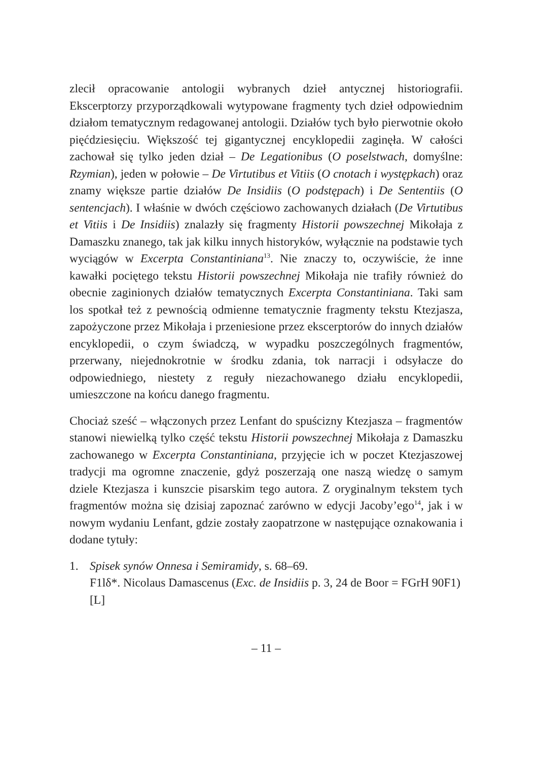zlecił opracowanie antologii wybranych dzieł antycznej historiografii. Ekscerptorzy przyporządkowali wytypowane fragmenty tych dzieł odpowiednim działom tematycznym redagowanej antologii. Działów tych było pierwotnie około pięćdziesięciu. Większość tej gigantycznej encyklopedii zaginęła. W całości zachował się tylko jeden dział – De Legationibus (O poselstwach, domyślne: Rzymian), jeden w połowie – De Virtutibus et Vitiis (O cnotach i występkach) oraz znamy większe partie działów De Insidiis (O podstępach) i De Sententiis (O sentencjach). I właśnie w dwóch częściowo zachowanych działach (De Virtutibus et Vitiis i De Insidiis) znalazły się fragmenty Historii powszechnej Mikołaja z Damaszku znanego, tak jak kilku innych historyków, wyłącznie na podstawie tych wyciągów w Excerpta Constantiniana<sup>13</sup>. Nie znaczy to, oczywiście, że inne kawałki pociętego tekstu Historii powszechnej Mikołaja nie trafiły również do obecnie zaginionych działów tematycznych Excerpta Constantiniana. Taki sam los spotkał też z pewnością odmienne tematycznie fragmenty tekstu Ktezjasza, zapożyczone przez Mikołaja i przeniesione przez ekscerptorów do innych działów encyklopedii, o czym świadczą, w wypadku poszczególnych fragmentów, przerwany, niejednokrotnie w środku zdania, tok narracji i odsyłacze do odpowiedniego, niestety z reguły niezachowanego działu encyklopedii, umieszczone na końcu danego fragmentu.
Chociaż sześć – włączonych przez Lenfant do spuścizny Ktezjasza – fragmentów stanowi niewielką tylko część tekstu Historii powszechnej Mikołaja z Damaszku zachowanego w Excerpta Constantiniana, przyjęcie ich w poczet Ktezjaszowej tradycji ma ogromne znaczenie, gdyż poszerzają one naszą wiedzę o samym dziele Ktezjasza i kunszcie pisarskim tego autora. Z oryginalnym tekstem tych fragmentów można się dzisiaj zapoznać zarówno w edycji Jacoby’ego<sup>14</sup>, jak i w nowym wydaniu Lenfant, gdzie zostały zaopatrzone w następujące oznakowania i dodane tytuły:
1. Spisek synów Onnesa i Semiramidy, s. 68–69.
F1lδ*. Nicolaus Damascenus (Exc. de Insidiis p. 3, 24 de Boor = FGrH 90F1) [L]
– 11 –